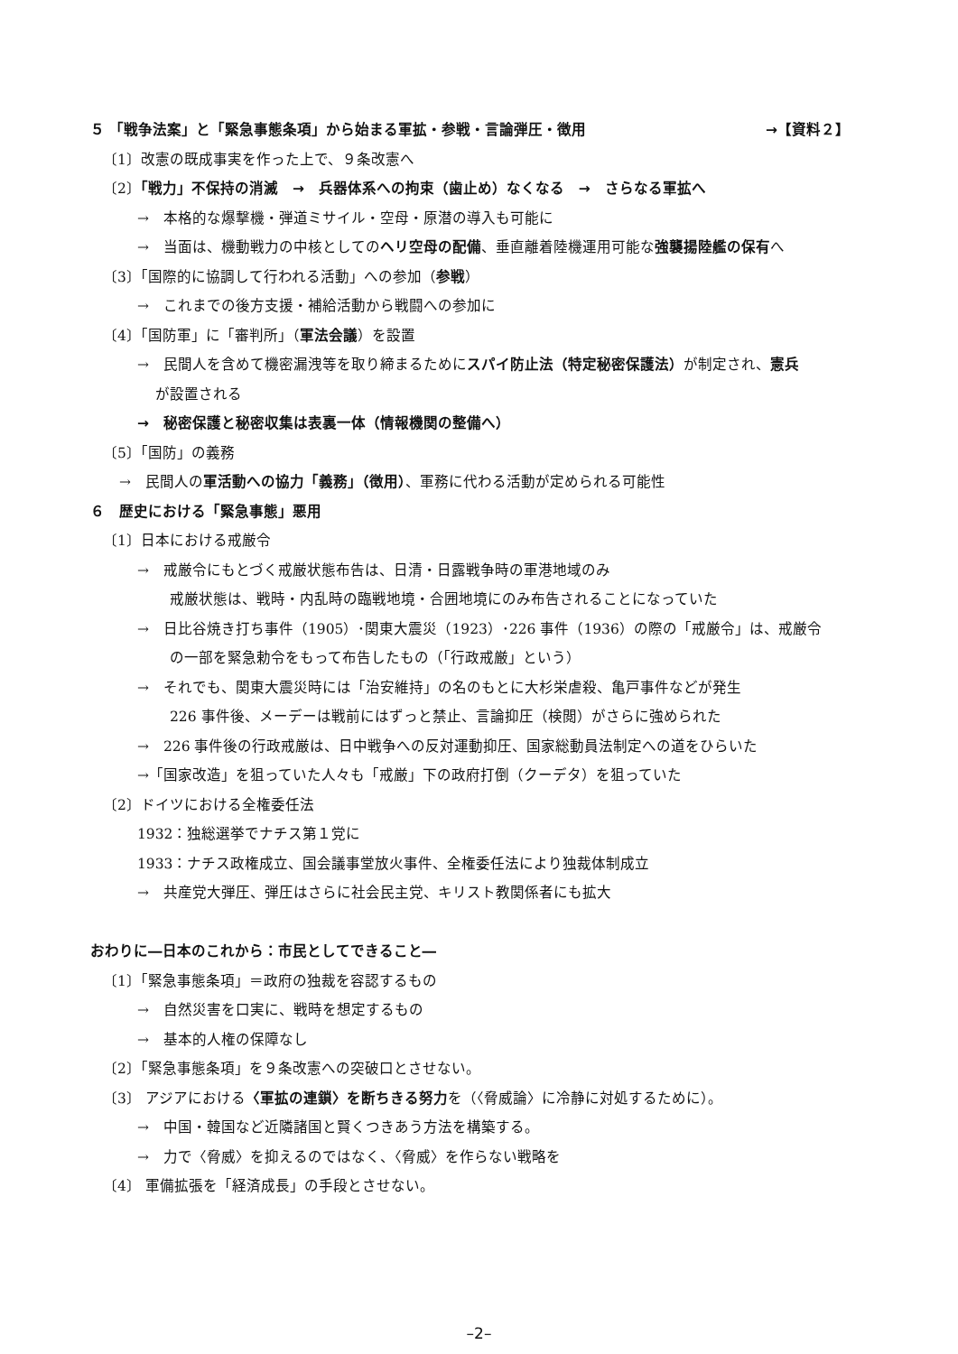５ 「戦争法案」と「緊急事態条項」から始まる軍拡・参戦・言論弾圧・徴用 →【資料２】
〔1〕改憲の既成事実を作った上で、９条改憲へ
〔2〕「戦力」不保持の消滅　→　兵器体系への拘束（歯止め）なくなる　→　さらなる軍拡へ
→　本格的な爆撃機・弾道ミサイル・空母・原潜の導入も可能に
→　当面は、機動戦力の中核としてのヘリ空母の配備、垂直離着陸機運用可能な強襲揚陸艦の保有へ
〔3〕「国際的に協調して行われる活動」への参加（参戦）
→　これまでの後方支援・補給活動から戦闘への参加に
〔4〕「国防軍」に「審判所」（軍法会議）を設置
→　民間人を含めて機密漏洩等を取り締まるためにスパイ防止法（特定秘密保護法）が制定され、憲兵
が設置される
→　秘密保護と秘密収集は表裏一体（情報機関の整備へ）
〔5〕「国防」の義務
→　民間人の軍活動への協力「義務」（徴用）、軍務に代わる活動が定められる可能性
６　歴史における「緊急事態」悪用
〔1〕日本における戒厳令
→　戒厳令にもとづく戒厳状態布告は、日清・日露戦争時の軍港地域のみ
戒厳状態は、戦時・内乱時の臨戦地境・合囲地境にのみ布告されることになっていた
→　日比谷焼き打ち事件（1905）･関東大震災（1923）･226 事件（1936）の際の「戒厳令」は、戒厳令
の一部を緊急勅令をもって布告したもの（「行政戒厳」という）
→　それでも、関東大震災時には「治安維持」の名のもとに大杉栄虐殺、亀戸事件などが発生
226 事件後、メーデーは戦前にはずっと禁止、言論抑圧（検閲）がさらに強められた
→　226 事件後の行政戒厳は、日中戦争への反対運動抑圧、国家総動員法制定への道をひらいた
→「国家改造」を狙っていた人々も「戒厳」下の政府打倒（クーデタ）を狙っていた
〔2〕ドイツにおける全権委任法
1932：独総選挙でナチス第１党に
1933：ナチス政権成立、国会議事堂放火事件、全権委任法により独裁体制成立
→　共産党大弾圧、弾圧はさらに社会民主党、キリスト教関係者にも拡大
おわりに―日本のこれから：市民としてできること―
〔1〕「緊急事態条項」＝政府の独裁を容認するもの
→　自然災害を口実に、戦時を想定するもの
→　基本的人権の保障なし
〔2〕「緊急事態条項」を９条改憲への突破口とさせない。
〔3〕 アジアにおける〈軍拡の連鎖〉を断ちきる努力を（〈脅威論〉に冷静に対処するために）。
→　中国・韓国など近隣諸国と賢くつきあう方法を構築する。
→　力で〈脅威〉を抑えるのではなく、〈脅威〉を作らない戦略を
〔4〕 軍備拡張を「経済成長」の手段とさせない。
–2–